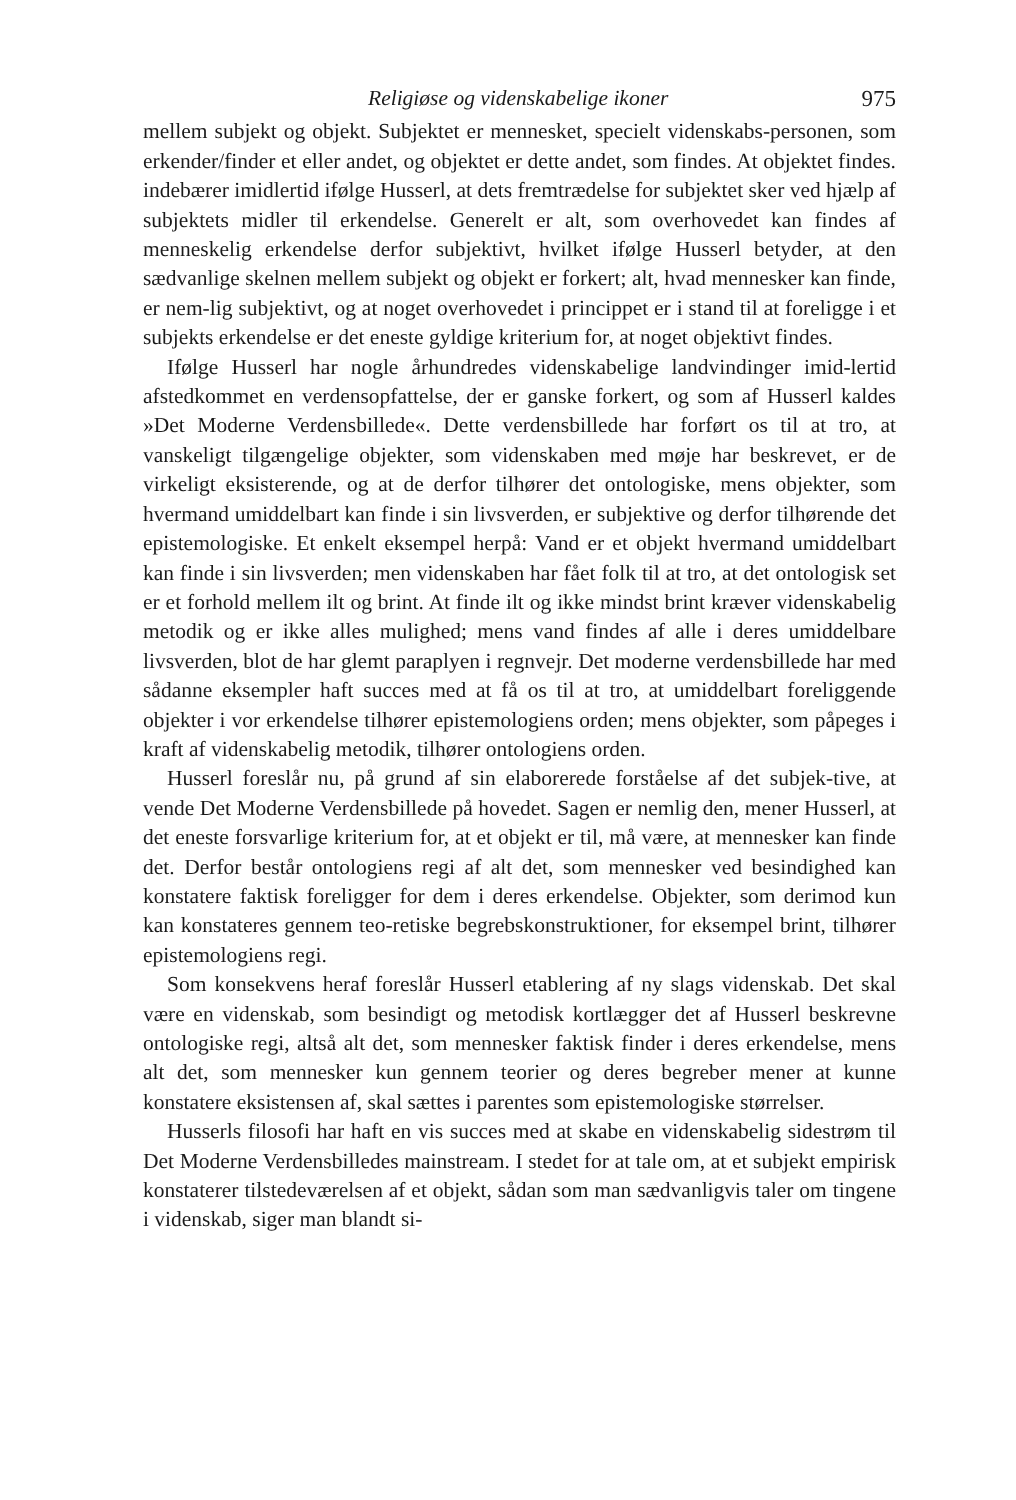Religiøse og videnskabelige ikoner 975
mellem subjekt og objekt. Subjektet er mennesket, specielt videnskabs-personen, som erkender/finder et eller andet, og objektet er dette andet, som findes. At objektet findes. indebærer imidlertid ifølge Husserl, at dets fremtrædelse for subjektet sker ved hjælp af subjektets midler til erkendelse. Generelt er alt, som overhovedet kan findes af menneskelig erkendelse derfor subjektivt, hvilket ifølge Husserl betyder, at den sædvanlige skelnen mellem subjekt og objekt er forkert; alt, hvad mennesker kan finde, er nem-lig subjektivt, og at noget overhovedet i princippet er i stand til at foreligge i et subjekts erkendelse er det eneste gyldige kriterium for, at noget objektivt findes.
Ifølge Husserl har nogle århundredes videnskabelige landvindinger imid-lertid afstedkommet en verdensopfattelse, der er ganske forkert, og som af Husserl kaldes »Det Moderne Verdensbillede«. Dette verdensbillede har forført os til at tro, at vanskeligt tilgængelige objekter, som videnskaben med møje har beskrevet, er de virkeligt eksisterende, og at de derfor tilhører det ontologiske, mens objekter, som hvermand umiddelbart kan finde i sin livsverden, er subjektive og derfor tilhørende det epistemologiske. Et enkelt eksempel herpå: Vand er et objekt hvermand umiddelbart kan finde i sin livsverden; men videnskaben har fået folk til at tro, at det ontologisk set er et forhold mellem ilt og brint. At finde ilt og ikke mindst brint kræver videnskabelig metodik og er ikke alles mulighed; mens vand findes af alle i deres umiddelbare livsverden, blot de har glemt paraplyen i regnvejr. Det moderne verdensbillede har med sådanne eksempler haft succes med at få os til at tro, at umiddelbart foreliggende objekter i vor erkendelse tilhører epistemologiens orden; mens objekter, som påpeges i kraft af videnskabelig metodik, tilhører ontologiens orden.
Husserl foreslår nu, på grund af sin elaborerede forståelse af det subjek-tive, at vende Det Moderne Verdensbillede på hovedet. Sagen er nemlig den, mener Husserl, at det eneste forsvarlige kriterium for, at et objekt er til, må være, at mennesker kan finde det. Derfor består ontologiens regi af alt det, som mennesker ved besindighed kan konstatere faktisk foreligger for dem i deres erkendelse. Objekter, som derimod kun kan konstateres gennem teo-retiske begrebskonstruktioner, for eksempel brint, tilhører epistemologiens regi.
Som konsekvens heraf foreslår Husserl etablering af ny slags videnskab. Det skal være en videnskab, som besindigt og metodisk kortlægger det af Husserl beskrevne ontologiske regi, altså alt det, som mennesker faktisk finder i deres erkendelse, mens alt det, som mennesker kun gennem teorier og deres begreber mener at kunne konstatere eksistensen af, skal sættes i parentes som epistemologiske størrelser.
Husserls filosofi har haft en vis succes med at skabe en videnskabelig sidestrøm til Det Moderne Verdensbilledes mainstream. I stedet for at tale om, at et subjekt empirisk konstaterer tilstedeværelsen af et objekt, sådan som man sædvanligvis taler om tingene i videnskab, siger man blandt si-